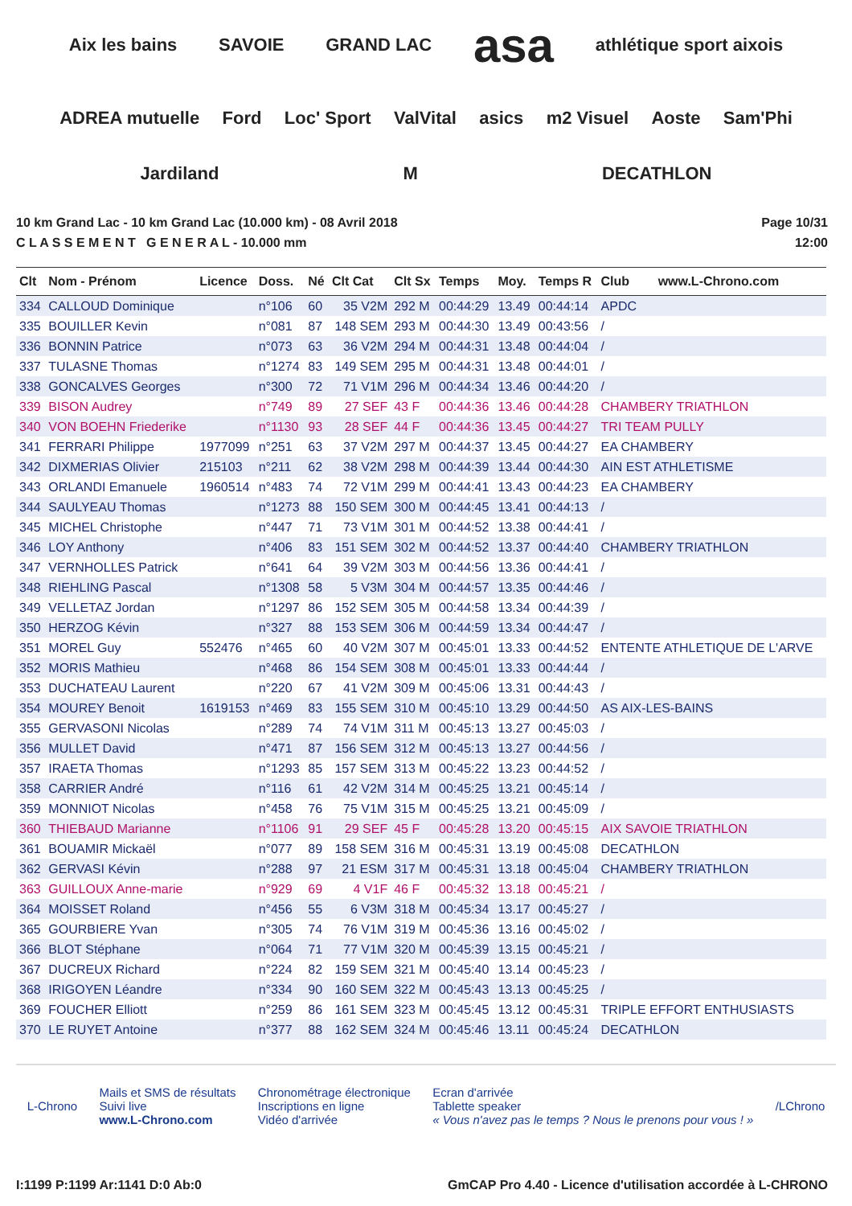Aix les bains SAVOIE GRAND LAC asa athlétique sport aixois ADREA mutuelle Ford Loc' Sport ValVital asics m2 Visuel Aoste Sam'Phi Jardiland M DECATHLON
10 km Grand Lac - 10 km Grand Lac (10.000 km) - 08 Avril 2018
C L A S S E M E N T G E N E R A L - 10.000 mm
Page 10/31
12:00
| Clt | Nom - Prénom | Licence | Doss. | Né | Clt Cat | Clt Sx | Temps | Moy. | Temps R | Club www.L-Chrono.com |
| --- | --- | --- | --- | --- | --- | --- | --- | --- | --- | --- |
| 334 | CALLOUD Dominique | | n°106 | 60 | 35 V2M | 292 M | 00:44:29 | 13.49 | 00:44:14 | APDC |
| 335 | BOUILLER Kevin | | n°081 | 87 | 148 SEM | 293 M | 00:44:30 | 13.49 | 00:43:56 | / |
| 336 | BONNIN Patrice | | n°073 | 63 | 36 V2M | 294 M | 00:44:31 | 13.48 | 00:44:04 | / |
| 337 | TULASNE Thomas | | n°1274 | 83 | 149 SEM | 295 M | 00:44:31 | 13.48 | 00:44:01 | / |
| 338 | GONCALVES Georges | | n°300 | 72 | 71 V1M | 296 M | 00:44:34 | 13.46 | 00:44:20 | / |
| 339 | BISON Audrey | | n°749 | 89 | 27 SEF | 43 F | 00:44:36 | 13.46 | 00:44:28 | CHAMBERY TRIATHLON |
| 340 | VON BOEHN Friederike | | n°1130 | 93 | 28 SEF | 44 F | 00:44:36 | 13.45 | 00:44:27 | TRI TEAM PULLY |
| 341 | FERRARI Philippe | 1977099 | n°251 | 63 | 37 V2M | 297 M | 00:44:37 | 13.45 | 00:44:27 | EA CHAMBERY |
| 342 | DIXMERIAS Olivier | 215103 | n°211 | 62 | 38 V2M | 298 M | 00:44:39 | 13.44 | 00:44:30 | AIN EST ATHLETISME |
| 343 | ORLANDI Emanuele | 1960514 | n°483 | 74 | 72 V1M | 299 M | 00:44:41 | 13.43 | 00:44:23 | EA CHAMBERY |
| 344 | SAULYEAU Thomas | | n°1273 | 88 | 150 SEM | 300 M | 00:44:45 | 13.41 | 00:44:13 | / |
| 345 | MICHEL Christophe | | n°447 | 71 | 73 V1M | 301 M | 00:44:52 | 13.38 | 00:44:41 | / |
| 346 | LOY Anthony | | n°406 | 83 | 151 SEM | 302 M | 00:44:52 | 13.37 | 00:44:40 | CHAMBERY TRIATHLON |
| 347 | VERNHOLLES Patrick | | n°641 | 64 | 39 V2M | 303 M | 00:44:56 | 13.36 | 00:44:41 | / |
| 348 | RIEHLING Pascal | | n°1308 | 58 | 5 V3M | 304 M | 00:44:57 | 13.35 | 00:44:46 | / |
| 349 | VELLETAZ Jordan | | n°1297 | 86 | 152 SEM | 305 M | 00:44:58 | 13.34 | 00:44:39 | / |
| 350 | HERZOG Kévin | | n°327 | 88 | 153 SEM | 306 M | 00:44:59 | 13.34 | 00:44:47 | / |
| 351 | MOREL Guy | 552476 | n°465 | 60 | 40 V2M | 307 M | 00:45:01 | 13.33 | 00:44:52 | ENTENTE ATHLETIQUE DE L'ARVE |
| 352 | MORIS Mathieu | | n°468 | 86 | 154 SEM | 308 M | 00:45:01 | 13.33 | 00:44:44 | / |
| 353 | DUCHATEAU Laurent | | n°220 | 67 | 41 V2M | 309 M | 00:45:06 | 13.31 | 00:44:43 | / |
| 354 | MOUREY Benoit | 1619153 | n°469 | 83 | 155 SEM | 310 M | 00:45:10 | 13.29 | 00:44:50 | AS AIX-LES-BAINS |
| 355 | GERVASONI Nicolas | | n°289 | 74 | 74 V1M | 311 M | 00:45:13 | 13.27 | 00:45:03 | / |
| 356 | MULLET David | | n°471 | 87 | 156 SEM | 312 M | 00:45:13 | 13.27 | 00:44:56 | / |
| 357 | IRAETA Thomas | | n°1293 | 85 | 157 SEM | 313 M | 00:45:22 | 13.23 | 00:44:52 | / |
| 358 | CARRIER André | | n°116 | 61 | 42 V2M | 314 M | 00:45:25 | 13.21 | 00:45:14 | / |
| 359 | MONNIOT Nicolas | | n°458 | 76 | 75 V1M | 315 M | 00:45:25 | 13.21 | 00:45:09 | / |
| 360 | THIEBAUD Marianne | | n°1106 | 91 | 29 SEF | 45 F | 00:45:28 | 13.20 | 00:45:15 | AIX SAVOIE TRIATHLON |
| 361 | BOUAMIR Mickaël | | n°077 | 89 | 158 SEM | 316 M | 00:45:31 | 13.19 | 00:45:08 | DECATHLON |
| 362 | GERVASI Kévin | | n°288 | 97 | 21 ESM | 317 M | 00:45:31 | 13.18 | 00:45:04 | CHAMBERY TRIATHLON |
| 363 | GUILLOUX Anne-marie | | n°929 | 69 | 4 V1F | 46 F | 00:45:32 | 13.18 | 00:45:21 | / |
| 364 | MOISSET Roland | | n°456 | 55 | 6 V3M | 318 M | 00:45:34 | 13.17 | 00:45:27 | / |
| 365 | GOURBIERE Yvan | | n°305 | 74 | 76 V1M | 319 M | 00:45:36 | 13.16 | 00:45:02 | / |
| 366 | BLOT Stéphane | | n°064 | 71 | 77 V1M | 320 M | 00:45:39 | 13.15 | 00:45:21 | / |
| 367 | DUCREUX Richard | | n°224 | 82 | 159 SEM | 321 M | 00:45:40 | 13.14 | 00:45:23 | / |
| 368 | IRIGOYEN Léandre | | n°334 | 90 | 160 SEM | 322 M | 00:45:43 | 13.13 | 00:45:25 | / |
| 369 | FOUCHER Elliott | | n°259 | 86 | 161 SEM | 323 M | 00:45:45 | 13.12 | 00:45:31 | TRIPLE EFFORT ENTHUSIASTS |
| 370 | LE RUYET Antoine | | n°377 | 88 | 162 SEM | 324 M | 00:45:46 | 13.11 | 00:45:24 | DECATHLON |
L-Chrono
Mails et SMS de résultats
Suivi live
www.L-Chrono.com
Chronométrage électronique
Inscriptions en ligne
Vidéo d'arrivée
Ecran d'arrivée
Tablette speaker
« Vous n'avez pas le temps ? Nous le prenons pour vous ! »
/LChrono
I:1199 P:1199 Ar:1141 D:0 Ab:0 GmCAP Pro 4.40 - Licence d'utilisation accordée à L-CHRONO